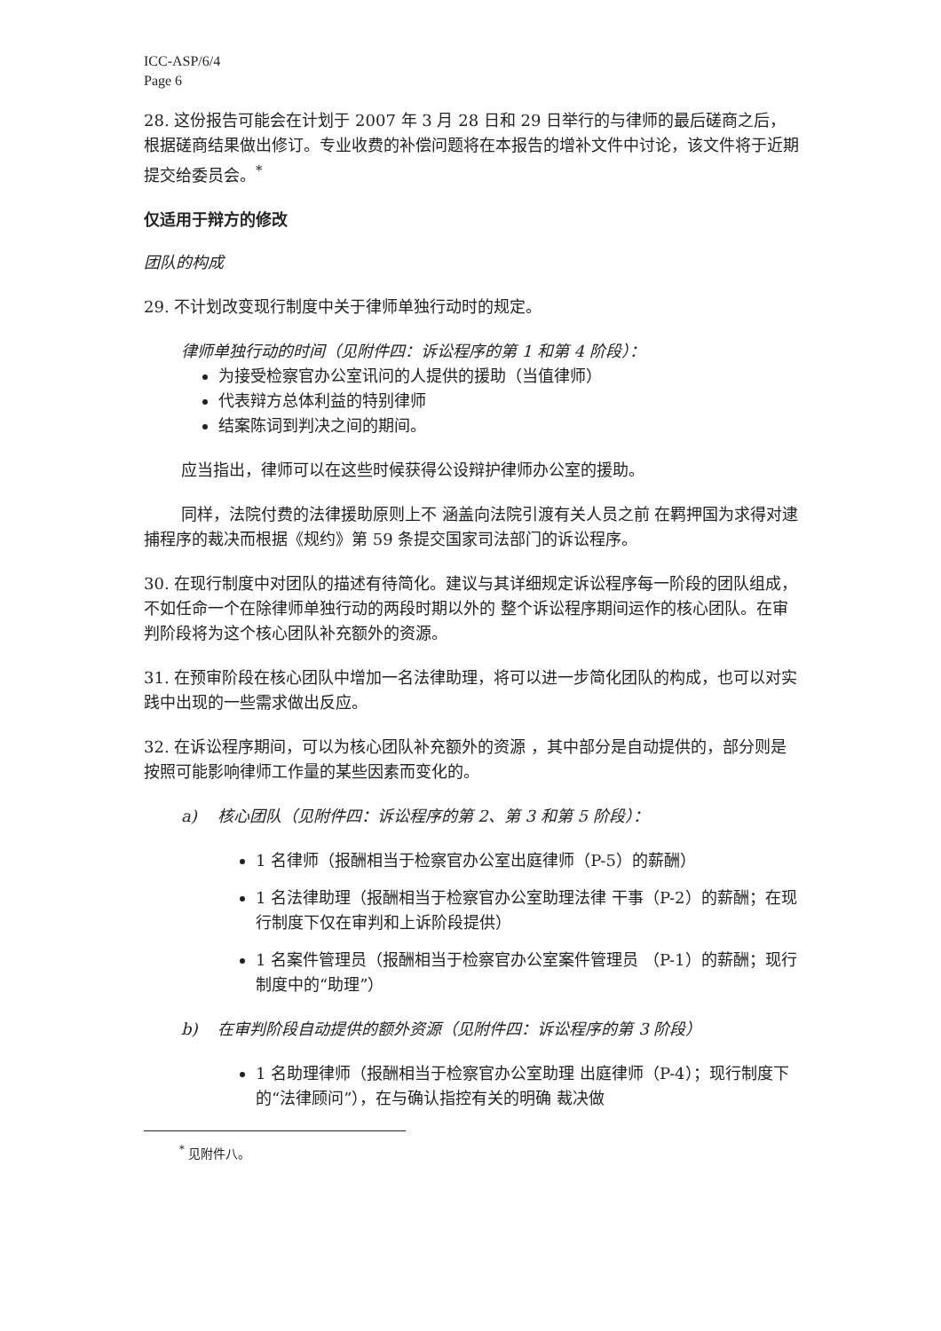ICC-ASP/6/4
Page 6
28. 这份报告可能会在计划于 2007 年 3 月 28 日和 29 日举行的与律师的最后磋商之后，根据磋商结果做出修订。专业收费的补偿问题将在本报告的增补文件中讨论，该文件将于近期提交给委员会。<sup>*</sup>
仅适用于辩方的修改
团队的构成
29. 不计划改变现行制度中关于律师单独行动时的规定。
律师单独行动的时间（见附件四：诉讼程序的第 1 和第 4 阶段）：
为接受检察官办公室讯问的人提供的援助（当值律师）
代表辩方总体利益的特别律师
结案陈词到判决之间的期间。
应当指出，律师可以在这些时候获得公设辩护律师办公室的援助。
同样，法院付费的法律援助原则上不 涵盖向法院引渡有关人员之前 在羁押国为求得对逮捕程序的裁决而根据《规约》第 59 条提交国家司法部门的诉讼程序。
30. 在现行制度中对团队的描述有待简化。建议与其详细规定诉讼程序每一阶段的团队组成，不如任命一个在除律师单独行动的两段时期以外的 整个诉讼程序期间运作的核心团队。在审判阶段将为这个核心团队补充额外的资源。
31. 在预审阶段在核心团队中增加一名法律助理，将可以进一步简化团队的构成，也可以对实践中出现的一些需求做出反应。
32. 在诉讼程序期间，可以为核心团队补充额外的资源 ，其中部分是自动提供的，部分则是按照可能影响律师工作量的某些因素而变化的。
a) 核心团队（见附件四：诉讼程序的第 2、第 3 和第 5 阶段）：
1 名律师（报酬相当于检察官办公室出庭律师（P-5）的薪酬）
1 名法律助理（报酬相当于检察官办公室助理法律 干事（P-2）的薪酬；在现行制度下仅在审判和上诉阶段提供）
1 名案件管理员（报酬相当于检察官办公室案件管理员 （P-1）的薪酬；现行制度中的“助理”）
b) 在审判阶段自动提供的额外资源（见附件四：诉讼程序的第 3 阶段）
1 名助理律师（报酬相当于检察官办公室助理 出庭律师（P-4）；现行制度下的“法律顾问”），在与确认指控有关的明确 裁决做
<sup>*</sup> 见附件八。